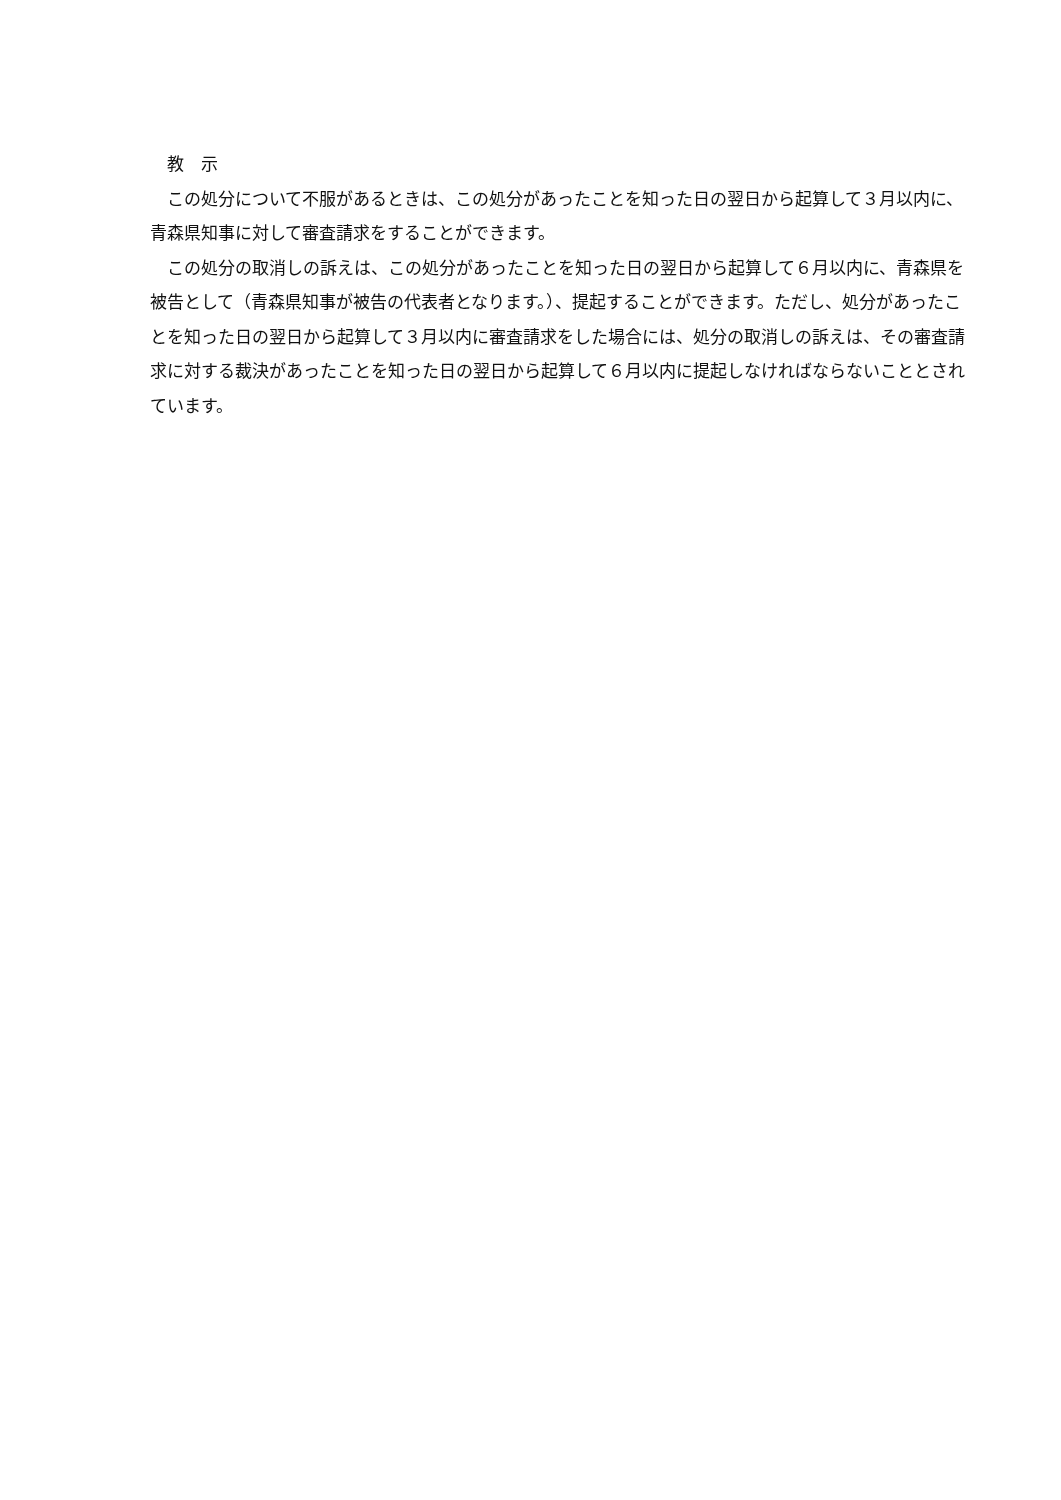教　示
この処分について不服があるときは、この処分があったことを知った日の翌日から起算して３月以内に、青森県知事に対して審査請求をすることができます。
この処分の取消しの訴えは、この処分があったことを知った日の翌日から起算して６月以内に、青森県を被告として（青森県知事が被告の代表者となります。）、提起することができます。ただし、処分があったことを知った日の翌日から起算して３月以内に審査請求をした場合には、処分の取消しの訴えは、その審査請求に対する裁決があったことを知った日の翌日から起算して６月以内に提起しなければならないこととされています。